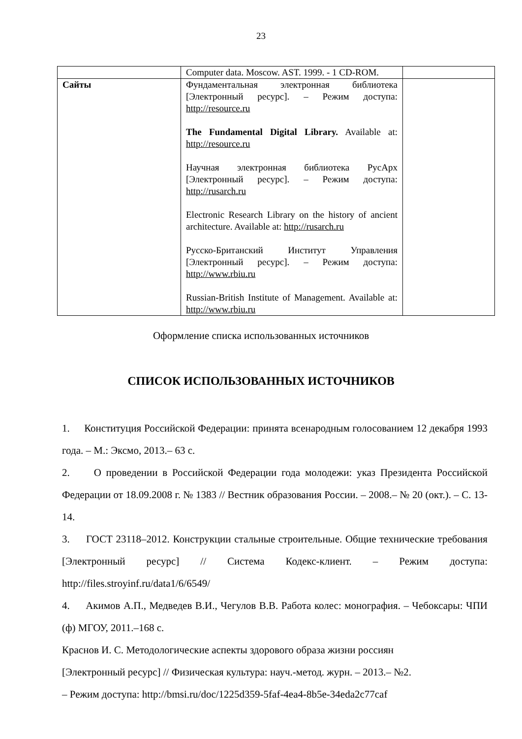23
| | Computer data. Moscow. AST. 1999. - 1 CD-ROM. | |
| Сайты | Фундаментальная электронная библиотека [Электронный ресурс]. – Режим доступа: http://resource.ru The Fundamental Digital Library. Available at: http://resource.ru Научная электронная библиотека РусАрх [Электронный ресурс]. – Режим доступа: http://rusarch.ru Electronic Research Library on the history of ancient architecture. Available at: http://rusarch.ru Русско-Британский Институт Управления [Электронный ресурс]. – Режим доступа: http://www.rbiu.ru Russian-British Institute of Management. Available at: http://www.rbiu.ru | |
Оформление списка использованных источников
СПИСОК ИСПОЛЬЗОВАННЫХ ИСТОЧНИКОВ
1. Конституция Российской Федерации: принята всенародным голосованием 12 декабря 1993 года. – М.: Эксмо, 2013.– 63 с.
2. О проведении в Российской Федерации года молодежи: указ Президента Российской Федерации от 18.09.2008 г. № 1383 // Вестник образования России. – 2008.– № 20 (окт.). – С. 13-14.
3. ГОСТ 23118–2012. Конструкции стальные строительные. Общие технические требования [Электронный ресурс] // Система Кодекс-клиент. – Режим доступа: http://files.stroyinf.ru/data1/6/6549/
4. Акимов А.П., Медведев В.И., Чегулов В.В. Работа колес: монография. – Чебоксары: ЧПИ (ф) МГОУ, 2011.–168 с.
Краснов И. С. Методологические аспекты здорового образа жизни россиян
[Электронный ресурс] // Физическая культура: науч.-метод. журн. – 2013.– №2.
– Режим доступа: http://bmsi.ru/doc/1225d359-5faf-4ea4-8b5e-34eda2c77caf